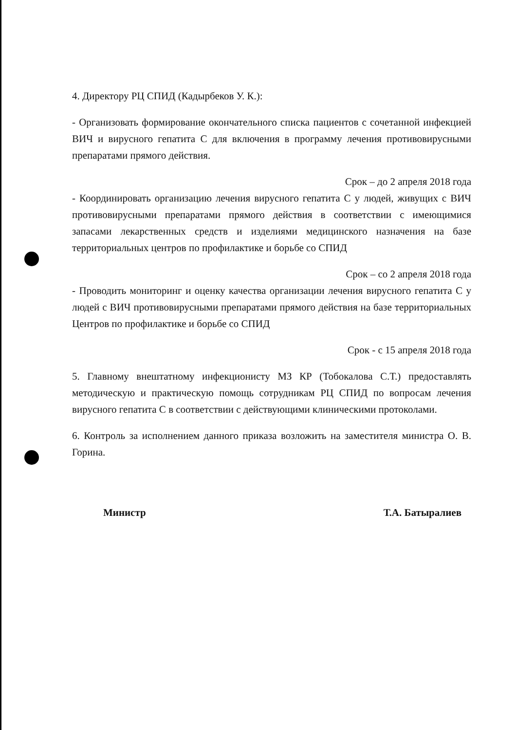4. Директору РЦ СПИД (Кадырбеков У. К.):
- Организовать формирование окончательного списка пациентов с сочетанной инфекцией ВИЧ и вирусного гепатита С для включения в программу лечения противовирусными препаратами прямого действия.
Срок – до 2 апреля 2018 года
- Координировать организацию лечения вирусного гепатита С у людей, живущих с ВИЧ противовирусными препаратами прямого действия в соответствии с имеющимися запасами лекарственных средств и изделиями медицинского назначения на базе территориальных центров по профилактике и борьбе со СПИД
Срок – со 2 апреля 2018 года
- Проводить мониторинг и оценку качества организации лечения вирусного гепатита С у людей с ВИЧ противовирусными препаратами прямого действия на базе территориальных Центров по профилактике и борьбе со СПИД
Срок - с 15 апреля 2018 года
5. Главному внештатному инфекционисту МЗ КР (Тобокалова С.Т.) предоставлять методическую и практическую помощь сотрудникам РЦ СПИД по вопросам лечения вирусного гепатита С в соответствии с действующими клиническими протоколами.
6. Контроль за исполнением данного приказа возложить на заместителя министра О. В. Горина.
Министр Т.А. Батыралиев